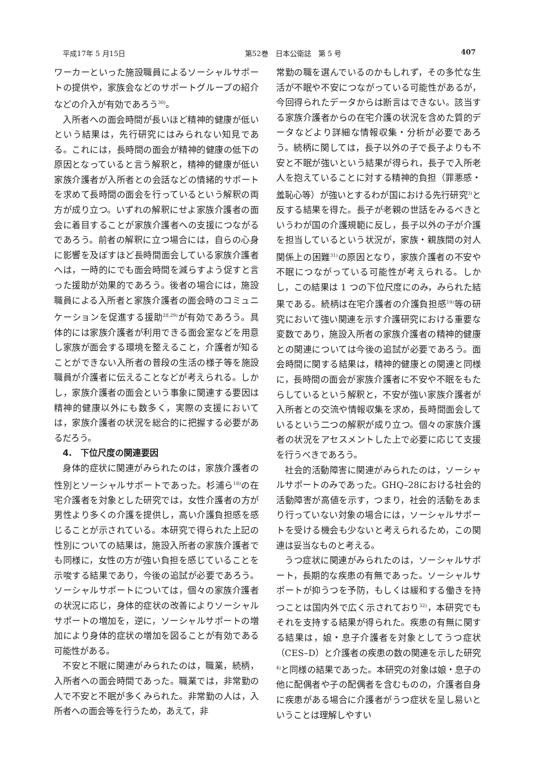平成17年 5 月15日 第52巻　日本公衛誌　第 5 号 407
ワーカーといった施設職員によるソーシャルサポートの提供や，家族会などのサポートグループの紹介などの介入が有効であろう<sup>30)</sup>。
入所者への面会時間が長いほど精神的健康が低いという結果は，先行研究にはみられない知見である。これには，長時間の面会が精神的健康の低下の原因となっていると言う解釈と，精神的健康が低い家族介護者が入所者との会話などの情緒的サポートを求めて長時間の面会を行っているという解釈の両方が成り立つ。いずれの解釈にせよ家族介護者の面会に着目することが家族介護者への支援につながるであろう。前者の解釈に立つ場合には，自らの心身に影響を及ぼすほど長時間面会している家族介護者へは，一時的にでも面会時間を減らすよう促すと言った援助が効果的であろう。後者の場合には，施設職員による入所者と家族介護者の面会時のコミュニケーションを促進する援助<sup>28,29)</sup>が有効であろう。具体的には家族介護者が利用できる面会室などを用意し家族が面会する環境を整えること，介護者が知ることができない入所者の普段の生活の様子等を施設職員が介護者に伝えることなどが考えられる。しかし，家族介護者の面会という事象に関連する要因は精神的健康以外にも数多く，実際の支援においては，家族介護者の状況を総合的に把握する必要があるだろう。
4.　下位尺度の関連要因
身体的症状に関連がみられたのは，家族介護者の性別とソーシャルサポートであった。杉浦ら<sup>18)</sup>の在宅介護者を対象とした研究では，女性介護者の方が男性より多くの介護を提供し，高い介護負担感を感じることが示されている。本研究で得られた上記の性別についての結果は，施設入所者の家族介護者でも同様に，女性の方が強い負担を感じていることを示唆する結果であり，今後の追試が必要であろう。ソーシャルサポートについては，個々の家族介護者の状況に応じ，身体的症状の改善によりソーシャルサポートの増加を，逆に，ソーシャルサポートの増加により身体的症状の増加を図ることが有効である可能性がある。
不安と不眠に関連がみられたのは，職業，続柄，入所者への面会時間であった。職業では，非常勤の人で不安と不眠が多くみられた。非常勤の人は，入所者への面会等を行うため，あえて，非
常勤の職を選んでいるのかもしれず，その多忙な生活が不眠や不安につながっている可能性があるが，今回得られたデータからは断言はできない。該当する家族介護者からの在宅介護の状況を含めた質的データなどより詳細な情報収集・分析が必要であろう。続柄に関しては，長子以外の子で長子よりも不安と不眠が強いという結果が得られ，長子で入所老人を抱えていることに対する精神的負担（罪悪感・羞恥心等）が強いとするわが国における先行研究<sup>3)</sup>と反する結果を得た。長子が老親の世話をみるべきというわが国の介護規範に反し，長子以外の子が介護を担当しているという状況が，家族・親族間の対人関係上の困難<sup>31)</sup>の原因となり，家族介護者の不安や不眠につながっている可能性が考えられる。しかし，この結果は 1 つの下位尺度にのみ，みられた結果である。続柄は在宅介護者の介護負担感<sup>19)</sup>等の研究において強い関連を示す介護研究における重要な変数であり，施設入所者の家族介護者の精神的健康との関連については今後の追試が必要であろう。面会時間に関する結果は，精神的健康との関連と同様に，長時間の面会が家族介護者に不安や不眠をもたらしているという解釈と，不安が強い家族介護者が入所者との交流や情報収集を求め，長時間面会しているという二つの解釈が成り立つ。個々の家族介護者の状況をアセスメントした上で必要に応じて支援を行うべきであろう。
社会的活動障害に関連がみられたのは，ソーシャルサポートのみであった。GHQ–28における社会的活動障害が高値を示す，つまり，社会的活動をあまり行っていない対象の場合には，ソーシャルサポートを受ける機会も少ないと考えられるため，この関連は妥当なものと考える。
うつ症状に関連がみられたのは，ソーシャルサポート，長期的な疾患の有無であった。ソーシャルサポートが抑うつを予防，もしくは緩和する働きを持つことは国内外で広く示されており<sup>32)</sup>，本研究でもそれを支持する結果が得られた。疾患の有無に関する結果は，娘・息子介護者を対象としてうつ症状（CES–D）と介護者の疾患の数の関連を示した研究<sup>4)</sup>と同様の結果であった。本研究の対象は娘・息子の他に配偶者や子の配偶者を含むものの，介護者自身に疾患がある場合に介護者がうつ症状を呈し易いということは理解しやすい